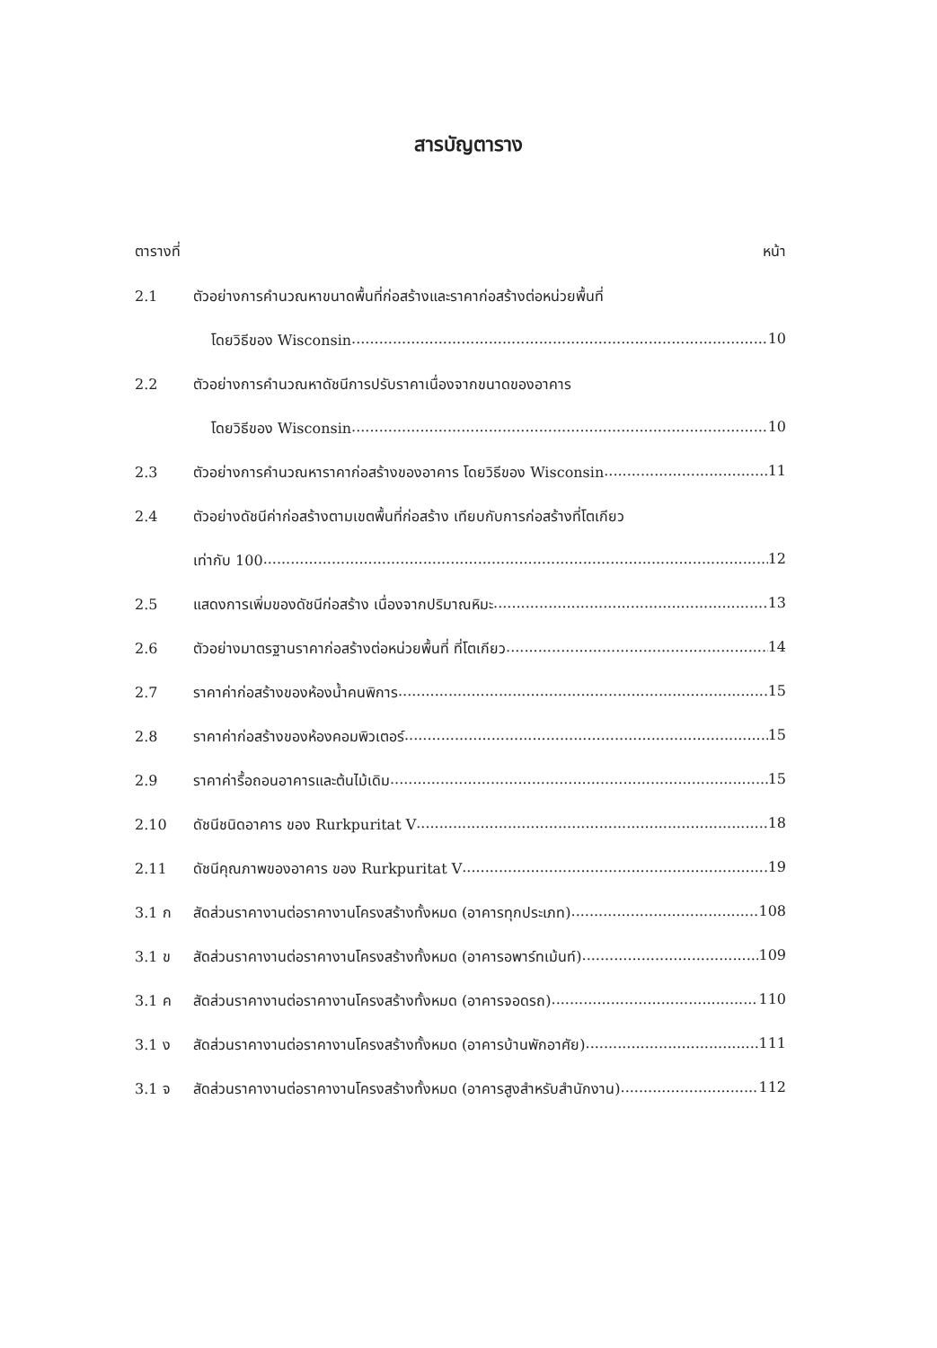สารบัญตาราง
ตารางที่ หน้า
2.1 ตัวอย่างการคำนวณหาขนาดพื้นที่ก่อสร้างและราคาก่อสร้างต่อหน่วยพื้นที่
โดยวิธีของ Wisconsin 10
2.2 ตัวอย่างการคำนวณหาดัชนีการปรับราคาเนื่องจากขนาดของอาคาร
โดยวิธีของ Wisconsin 10
2.3 ตัวอย่างการคำนวณหาราคาก่อสร้างของอาคาร โดยวิธีของ Wisconsin 11
2.4 ตัวอย่างดัชนีค่าก่อสร้างตามเขตพื้นที่ก่อสร้าง เทียบกับการก่อสร้างที่โตเกียว
เท่ากับ 100 12
2.5 แสดงการเพิ่มของดัชนีก่อสร้าง เนื่องจากปริมาณหิมะ 13
2.6 ตัวอย่างมาตรฐานราคาก่อสร้างต่อหน่วยพื้นที่ ที่โตเกียว 14
2.7 ราคาค่าก่อสร้างของห้องน้ำคนพิการ 15
2.8 ราคาค่าก่อสร้างของห้องคอมพิวเตอร์ 15
2.9 ราคาค่ารื้อถอนอาคารและต้นไม้เดิม 15
2.10 ดัชนีชนิดอาคาร ของ Rurkpuritat V 18
2.11 ดัชนีคุณภาพของอาคาร ของ Rurkpuritat V 19
3.1 ก สัดส่วนราคางานต่อราคางานโครงสร้างทั้งหมด (อาคารทุกประเภท) 108
3.1 ข สัดส่วนราคางานต่อราคางานโครงสร้างทั้งหมด (อาคารอพาร์ทเม้นท์) 109
3.1 ค สัดส่วนราคางานต่อราคางานโครงสร้างทั้งหมด (อาคารจอดรถ) 110
3.1 ง สัดส่วนราคางานต่อราคางานโครงสร้างทั้งหมด (อาคารบ้านพักอาศัย) 111
3.1 จ สัดส่วนราคางานต่อราคางานโครงสร้างทั้งหมด (อาคารสูงสำหรับสำนักงาน) 112